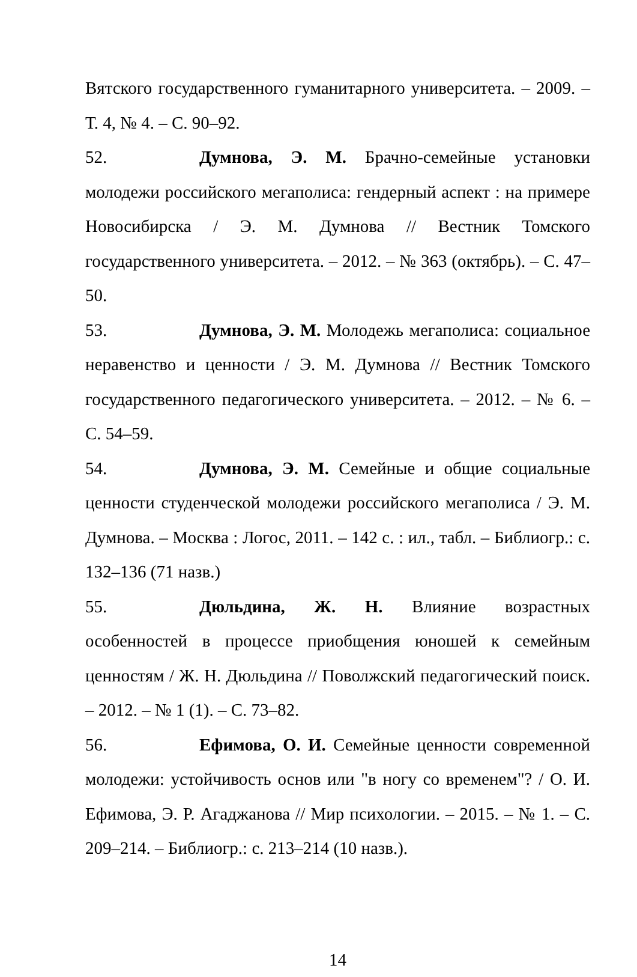Вятского государственного гуманитарного университета. – 2009. – Т. 4, № 4. – С. 90–92.
52. Думнова, Э. М. Брачно-семейные установки молодежи российского мегаполиса: гендерный аспект : на примере Новосибирска / Э. М. Думнова // Вестник Томского государственного университета. – 2012. – № 363 (октябрь). – С. 47–50.
53. Думнова, Э. М. Молодежь мегаполиса: социальное неравенство и ценности / Э. М. Думнова // Вестник Томского государственного педагогического университета. – 2012. – № 6. – С. 54–59.
54. Думнова, Э. М. Семейные и общие социальные ценности студенческой молодежи российского мегаполиса / Э. М. Думнова. – Москва : Логос, 2011. – 142 с. : ил., табл. – Библиогр.: с. 132–136 (71 назв.)
55. Дюльдина, Ж. Н. Влияние возрастных особенностей в процессе приобщения юношей к семейным ценностям / Ж. Н. Дюльдина // Поволжский педагогический поиск. – 2012. – № 1 (1). – С. 73–82.
56. Ефимова, О. И. Семейные ценности современной молодежи: устойчивость основ или "в ногу со временем"? / О. И. Ефимова, Э. Р. Агаджанова // Мир психологии. – 2015. – № 1. – С. 209–214. – Библиогр.: с. 213–214 (10 назв.).
14